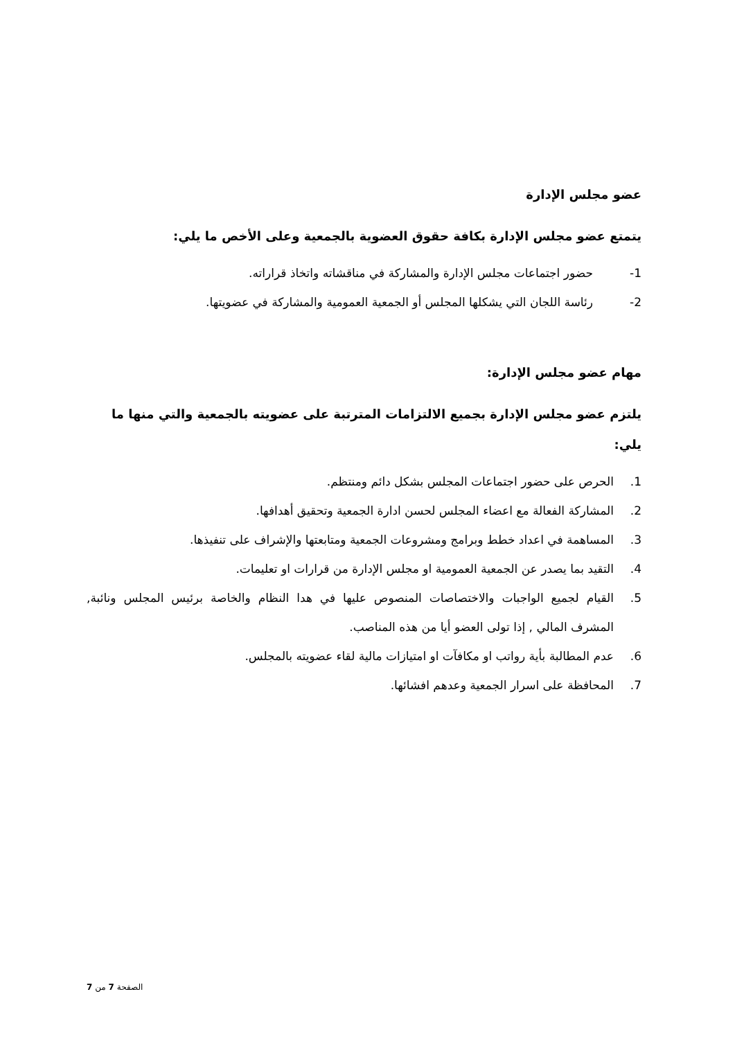عضو مجلس الإدارة
يتمتع عضو مجلس الإدارة بكافة حقوق العضوية بالجمعية وعلى الأخص ما يلي:
1- حضور اجتماعات مجلس الإدارة والمشاركة في مناقشاته واتخاذ قراراته.
2- رئاسة اللجان التي يشكلها المجلس أو الجمعية العمومية والمشاركة في عضويتها.
مهام عضو مجلس الإدارة:
يلتزم عضو مجلس الإدارة بجميع الالتزامات المترتبة على عضويته بالجمعية والتي منها ما يلي:
1. الحرص على حضور اجتماعات المجلس بشكل دائم ومنتظم.
2. المشاركة الفعالة مع اعضاء المجلس لحسن ادارة الجمعية وتحقيق أهدافها.
3. المساهمة في اعداد خطط وبرامج ومشروعات الجمعية ومتابعتها والإشراف على تنفيذها.
4. التقيد بما يصدر عن الجمعية العمومية او مجلس الإدارة من قرارات او تعليمات.
5. القيام لجميع الواجبات والاختصاصات المنصوص عليها في هدا النظام والخاصة برئيس المجلس ونائبة, المشرف المالي , إذا تولى العضو أيا من هذه المناصب.
6. عدم المطالبة بأية رواتب او مكافآت او امتيازات مالية لقاء عضويته بالمجلس.
7. المحافظة على اسرار الجمعية وعدهم افشائها.
الصفحة 7 من 7